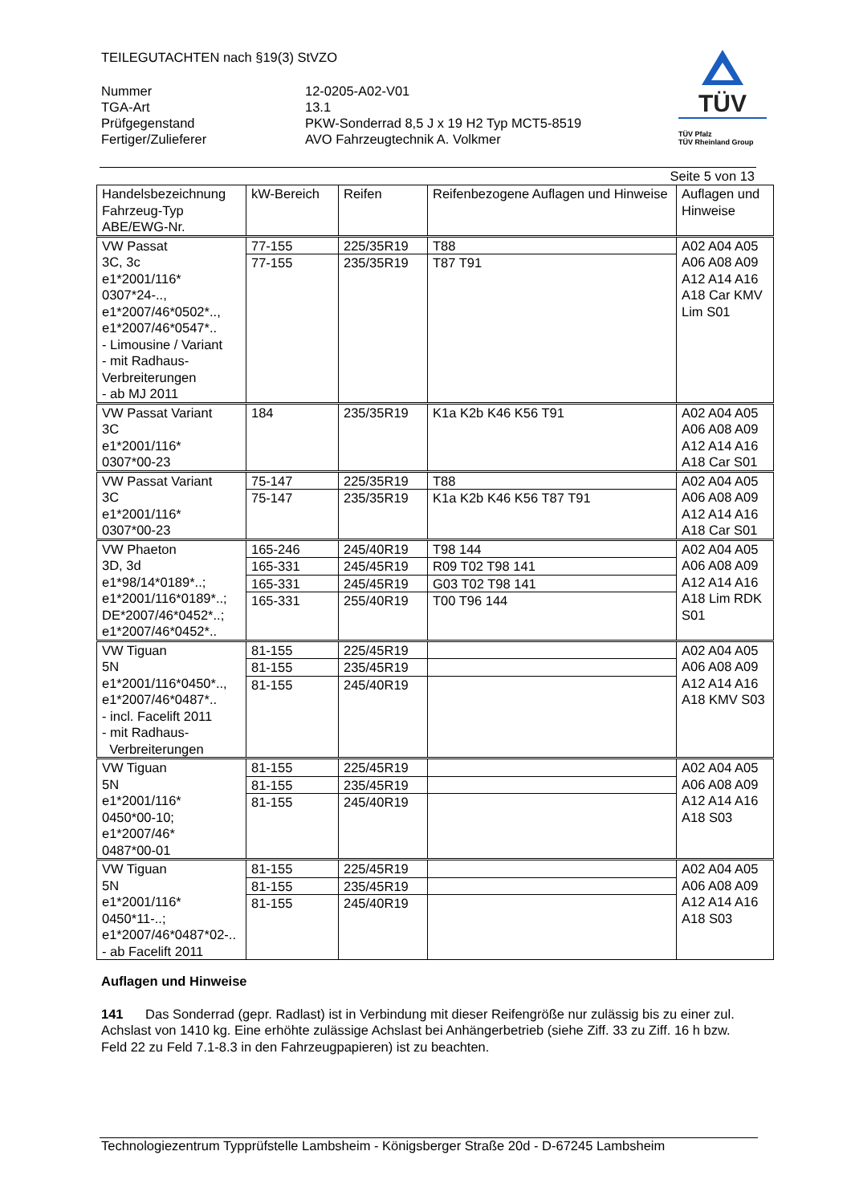TEILEGUTACHTEN nach §19(3) StVZO
| Nummer | 12-0205-A02-V01 |
| TGA-Art | 13.1 |
| Prüfgegenstand | PKW-Sonderrad 8,5 J x 19 H2 Typ MCT5-8519 |
| Fertiger/Zulieferer | AVO Fahrzeugtechnik A. Volkmer |
TÜV
TÜV Pfalz
TÜV Rheinland Group
Seite 5 von 13
| Handelsbezeichnung Fahrzeug-Typ ABE/EWG-Nr. | kW-Bereich | Reifen | Reifenbezogene Auflagen und Hinweise | Auflagen und Hinweise |
| --- | --- | --- | --- | --- |
| VW Passat 3C, 3c e1*2001/116* 0307*24-.., e1*2007/46*0502*.., e1*2007/46*0547*.. - Limousine / Variant - mit Radhaus-Verbreiterungen - ab MJ 2011 | 77-155 77-155 | 225/35R19 235/35R19 | T88 T87 T91 | A02 A04 A05 A06 A08 A09 A12 A14 A16 A18 Car KMV Lim S01 |
| VW Passat Variant 3C e1*2001/116* 0307*00-23 | 184 | 235/35R19 | K1a K2b K46 K56 T91 | A02 A04 A05 A06 A08 A09 A12 A14 A16 A18 Car S01 |
| VW Passat Variant 3C e1*2001/116* 0307*00-23 | 75-147 75-147 | 225/35R19 235/35R19 | T88 K1a K2b K46 K56 T87 T91 | A02 A04 A05 A06 A08 A09 A12 A14 A16 A18 Car S01 |
| VW Phaeton 3D, 3d e1*98/14*0189*..; e1*2001/116*0189*..; DE*2007/46*0452*..; e1*2007/46*0452*.. | 165-246 165-331 165-331 165-331 | 245/40R19 245/45R19 245/45R19 255/40R19 | T98 144 R09 T02 T98 141 G03 T02 T98 141 T00 T96 144 | A02 A04 A05 A06 A08 A09 A12 A14 A16 A18 Lim RDK S01 |
| VW Tiguan 5N e1*2001/116*0450*.., e1*2007/46*0487*.. - incl. Facelift 2011 - mit Radhaus- Verbreiterungen | 81-155 81-155 81-155 | 225/45R19 235/45R19 245/40R19 | | A02 A04 A05 A06 A08 A09 A12 A14 A16 A18 KMV S03 |
| VW Tiguan 5N e1*2001/116* 0450*00-10; e1*2007/46* 0487*00-01 | 81-155 81-155 81-155 | 225/45R19 235/45R19 245/40R19 | | A02 A04 A05 A06 A08 A09 A12 A14 A16 A18 S03 |
| VW Tiguan 5N e1*2001/116* 0450*11-..; e1*2007/46*0487*02-.. - ab Facelift 2011 | 81-155 81-155 81-155 | 225/45R19 235/45R19 245/40R19 | | A02 A04 A05 A06 A08 A09 A12 A14 A16 A18 S03 |
Auflagen und Hinweise
141 Das Sonderrad (gepr. Radlast) ist in Verbindung mit dieser Reifengröße nur zulässig bis zu einer zul. Achslast von 1410 kg. Eine erhöhte zulässige Achslast bei Anhängerbetrieb (siehe Ziff. 33 zu Ziff. 16 h bzw. Feld 22 zu Feld 7.1-8.3 in den Fahrzeugpapieren) ist zu beachten.
Technologiezentrum Typprüfstelle Lambsheim - Königsberger Straße 20d - D-67245 Lambsheim